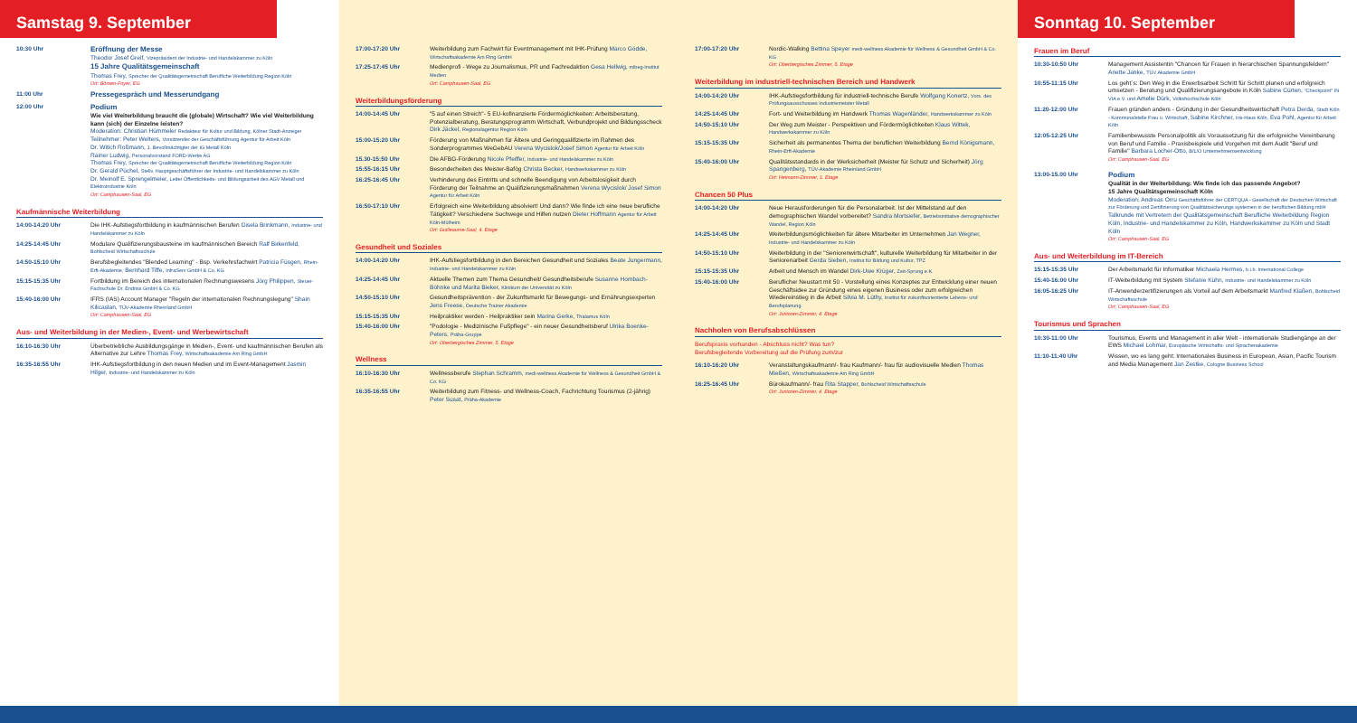Samstag 9. September
10:30 Uhr
Eröffnung der Messe
Theodor Josef Greif, Vizepräsident der Industrie- und Handelskammer zu Köln
15 Jahre Qualitätsgemeinschaft
Thomas Frey, Sprecher der Qualitätsgemeinschaft Berufliche Weiterbildung Region Köln
Ort: Börsen-Foyer, EG
11:00 Uhr
Pressegespräch und Messerundgang
12:00 Uhr
Podium
Wie viel Weiterbildung braucht die (globale) Wirtschaft? Wie viel Weiterbildung kann (sich) der Einzelne leisten?
Moderation: Christian Hümmeler Redakteur für Kultur und Bildung, Kölner Stadt-Anzeiger
Teilnehmer: Peter Welters, Vorsitzender der Geschäftsführung Agentur für Arbeit Köln
Dr. Witich Roßmann, 1. Bevollmächtigter der IG Metall Köln
Rainer Ludwig, Personalvorstand FORD-Werke AG
Thomas Frey, Sprecher der Qualitätsgemeinschaft Berufliche Weiterbildung Region Köln
Dr. Gerald Püchel, Stellv. Hauptgeschäftsführer der Industrie- und Handelskammer zu Köln
Dr. Meinolf E. Sprengelmeier, Leiter Öffentlichkeits- und Bildungsarbeit des AGV Metall und Elektroindustrie Köln
Ort: Camphausen-Saal, EG
Kaufmännische Weiterbildung
14:00-14:20 Uhr Die IHK-Aufstiegsfortbildung in kaufmännischen Berufen Gisela Brinkmann, Industrie- und Handelskammer zu Köln
14:25-14:45 Uhr Modulare Qualifizierungsbausteine im kaufmännischen Bereich Ralf Birkenfeld, Bohlscheid Wirtschaftsschule
14:50-15:10 Uhr Berufsbegleitendes "Blended Learning" - Bsp. Verkehrsfachwirt Patricia Füsgen, Rhein-Erft-Akademie, Bernhard Tiffe, InfraServ GmbH & Co. KG
15:15-15:35 Uhr Fortbildung im Bereich des internationalen Rechnungswesens Jörg Philippen, Steuer-Fachschule Dr. Endriss GmbH & Co. KG
15:40-16:00 Uhr IFRS (IAS) Account Manager "Regeln der internationalen Rechnungslegung" Shain Kilicaslan, TÜV-Akademie Rheinland GmbH
Ort: Camphausen-Saal, EG
Aus- und Weiterbildung in der Medien-, Event- und Werbewirtschaft
16:10-16:30 Uhr Überbetriebliche Ausbildungsgänge in Medien-, Event- und kaufmännischen Berufen als Alternative zur Lehre Thomas Frey, Wirtschaftsakademie Am Ring GmbH
16:35-16:55 Uhr IHK-Aufstiegsfortbildung in den neuen Medien und im Event-Management Jasmin Hilger, Industrie- und Handelskammer zu Köln
17:00-17:20 Uhr Weiterbildung zum Fachwirt für Eventmanagement mit IHK-Prüfung Marco Gödde, Wirtschaftsakademie Am Ring GmbH
17:25-17:45 Uhr Medienprofi - Wege zu Journalismus, PR und Fachredaktion Gesa Hellwig, mibeg-Institut Medien
Ort: Camphausen-Saal, EG
Weiterbildungsförderung
14:00-14:45 Uhr "5 auf einen Streich"- 5 EU-kofinanzierte Fördermöglichkeiten: Arbeitsberatung, Potenzialberatung, Beratungsprogramm Wirtschaft, Verbundprojekt und Bildungsscheck Dirk Jäckel, Regionalagentur Region Köln
15:00-15:20 Uhr Förderung von Maßnahmen für Ältere und Geringqualifizierte im Rahmen des Sonderprogrammes WeGebAU Verena Wycislok/Josef Simon Agentur für Arbeit Köln
15.30-15:50 Uhr Die AFBG-Förderung Nicole Pfeiffer, Industrie- und Handelskammer zu Köln
15:55-16:15 Uhr Besonderheiten des Meister-Bafög Christa Becker, Handwerkskammer zu Köln
16:25-16:45 Uhr Verhinderung des Eintritts und schnelle Beendigung von Arbeitslosigkeit durch Förderung der Teilnahme an Qualifizierungsmaßnahmen Verena Wycislok/ Josef Simon Agentur für Arbeit Köln
16:50-17:10 Uhr Erfolgreich eine Weiterbildung absolviert! Und dann? Wie finde ich eine neue berufliche Tätigkeit? Verschiedene Suchwege und Hilfen nutzen Dieter Hoffmann Agentur für Arbeit Köln-Mülheim
Ort: Guilleaume-Saal, 4. Etage
Gesundheit und Soziales
14:00-14:20 Uhr IHK-Aufstiegsfortbildung in den Bereichen Gesundheit und Soziales Beate Jungermann, Industrie- und Handelskammer zu Köln
14:25-14:45 Uhr Aktuelle Themen zum Thema Gesundheit/ Gesundheitsberufe Susanne Hombach-Böhnke und Marita Bieker, Klinikum der Universität zu Köln
14:50-15:10 Uhr Gesundheitsprävention - der Zukunftsmarkt für Bewegungs- und Ernährungsexperten Jens Freese, Deutsche Trainer Akademie
15:15-15:35 Uhr Heilpraktiker werden - Heilpraktiker sein Marina Gerke, Thalamus Köln
15:40-16:00 Uhr "Podologie - Medizinische Fußpflege" - ein neuer Gesundheitsberuf Ulrika Boenke-Peters, Präha-Gruppe
Ort: Oberbergisches Zimmer, 5. Etage
Wellness
16:10-16:30 Uhr Wellnessberufe Stephan Schramm, medi-wellness Akademie für Wellness & Gesundheit GmbH & Co. KG
16:35-16:55 Uhr Weiterbildung zum Fitness- und Wellness-Coach, Fachrichtung Tourismus (2-jährig) Peter Susat, Präha-Akademie
17:00-17:20 Uhr Nordic-Walking Bettina Speyer medi-wellness Akademie für Wellness & Gesundheit GmbH & Co. KG
Ort: Oberbergisches Zimmer, 5. Etage
Weiterbildung im industriell-technischen Bereich und Handwerk
14:00-14:20 Uhr IHK-Aufstiegsfortbildung für industriell-technische Berufe Wolfgang Konertz, Vors. des Prüfungsausschusses Industriemeister Metall
14:25-14:45 Uhr Fort- und Weiterbildung im Handwerk Thomas Wagenländer, Handwerkskammer zu Köln
14:50-15:10 Uhr Der Weg zum Meister - Perspektiven und Fördermöglichkeiten Klaus Wittek, Handwerkskammer zu Köln
15:15-15:35 Uhr Sicherheit als permanentes Thema der beruflichen Weiterbildung Bernd Königsmann, Rhein-Erft-Akademie
15:40-16:00 Uhr Qualitätsstandards in der Werksicherheit (Meister für Schutz und Sicherheit) Jörg Spangenberg, TÜV-Akademie Rheinland GmbH
Ort: Heimann-Zimmer, 1. Etage
Chancen 50 Plus
14:00-14:20 Uhr Neue Herausforderungen für die Personalarbeit. Ist der Mittelstand auf den demographischen Wandel vorbereitet? Sandra Mortsiefer, Betriebsinitiative demographischer Wandel, Region Köln
14:25-14:45 Uhr Weiterbildungsmöglichkeiten für ältere Mitarbeiter im Unternehmen Jan Wegner, Industrie- und Handelskammer zu Köln
14:50-15:10 Uhr Weiterbildung in der "Seniorenwirtschaft", kulturelle Weiterbildung für Mitarbeiter in der Seniorenarbeit Gerda Sieben, Institut für Bildung und Kultur, TPZ
15:15-15:35 Uhr Arbeit und Mensch im Wandel Dirk-Uwe Krüger, Zeit-Sprung e.K.
15:40-16:00 Uhr Beruflicher Neustart mit 50 - Vorstellung eines Konzeptes zur Entwicklung einer neuen Geschäftsidee zur Gründung eines eigenen Business oder zum erfolgreichen Wiedereinstieg in die Arbeit Silvia M. Lüthy, Institut für zukunftsorientierte Lebens- und Berufsplanung
Ort: Junioren-Zimmer, 4. Etage
Nachholen von Berufsabschlüssen
Berufspraxis vorhanden - Abschluss nicht? Was tun?
Berufsbegleitende Vorbereitung auf die Prüfung zum/zur
16:10-16:20 Uhr Veranstaltungskaufmann/- frau Kaufmann/- frau für audiovisuelle Medien Thomas Mießen, Wirtschaftsakademie Am Ring GmbH
16:25-16:45 Uhr Bürokaufmann/- frau Rita Stapper, Bohlscheid Wirtschaftsschule
Ort: Junioren-Zimmer, 4. Etage
Sonntag 10. September
Frauen im Beruf
10:30-10:50 Uhr Management Assistentin "Chancen für Frauen in hierarchischen Spannungsfeldern" Anette Janke, TÜV Akademie GmbH
10:55-11:15 Uhr Los geht`s: Den Weg in die Erwerbsarbeit Schritt für Schritt planen und erfolgreich umsetzen - Beratung und Qualifizierungsangebote in Köln Sabine Cürten, "Checkpoint" IN VIA e.V. und Amelie Dürk, Volkshochschule Köln
11:20-12:00 Uhr Frauen gründen anders - Gründung in der Gesundheitswirtschaft Petra Derda, Stadt Köln - Kommunalstelle Frau u. Wirtschaft, Sabine Kirchner, Iris-Haus Köln, Eva Pohl, Agentur für Arbeit Köln
12:05-12:25 Uhr Familienbewusste Personalpolitik als Voraussetzung für die erfolgreiche Vereinbarung von Beruf und Familie - Praxisbeispiele und Vorgehen mit dem Audit "Beruf und Familie" Barbara Locher-Otto, B/L/O Unternehmensentwicklung
Ort: Camphausen-Saal, EG
13:00-15.00 Uhr
Podium
Qualität in der Weiterbildung: Wie finde ich das passende Angebot?
15 Jahre Qualitätsgemeinschaft Köln
Moderation: Andreas Orru Geschäftsführer der CERTQUA - Gesellschaft der Deutschen Wirtschaft zur Förderung und Zertifizierung von Qualitätssicherungs systemen in der beruflichen Bildung mbH
Talkrunde mit Vertretern der Qualitätsgemeinschaft Berufliche Weiterbildung Region Köln, Industrie- und Handelskammer zu Köln, Handwerkskammer zu Köln und Stadt Köln
Ort: Camphausen-Saal, EG
Aus- und Weiterbildung im IT-Bereich
15:15-15:35 Uhr Der Arbeitsmarkt für Informatiker Michaela Hermes, b.i.b. International College
15:40-16:00 Uhr IT-Weiterbildung mit System Stefanie Kühn, Industrie- und Handelskammer zu Köln
16:05-16:25 Uhr IT-Anwenderzertifizierungen als Vorteil auf dem Arbeitsmarkt Manfred Klaßen, Bohlscheid Wirtschaftsschule
Ort: Camphausen-Saal, EG
Tourismus und Sprachen
10:30-11:00 Uhr Tourismus, Events und Management in aller Welt - internationale Studiengänge an der EWS Michael Lohmar, Europäische Wirtschafts- und Sprachenakademie
11:10-11:40 Uhr Wissen, wo es lang geht: Internationales Business in European, Asian, Pacific Tourism and Media Management Jan Zestke, Cologne Business School